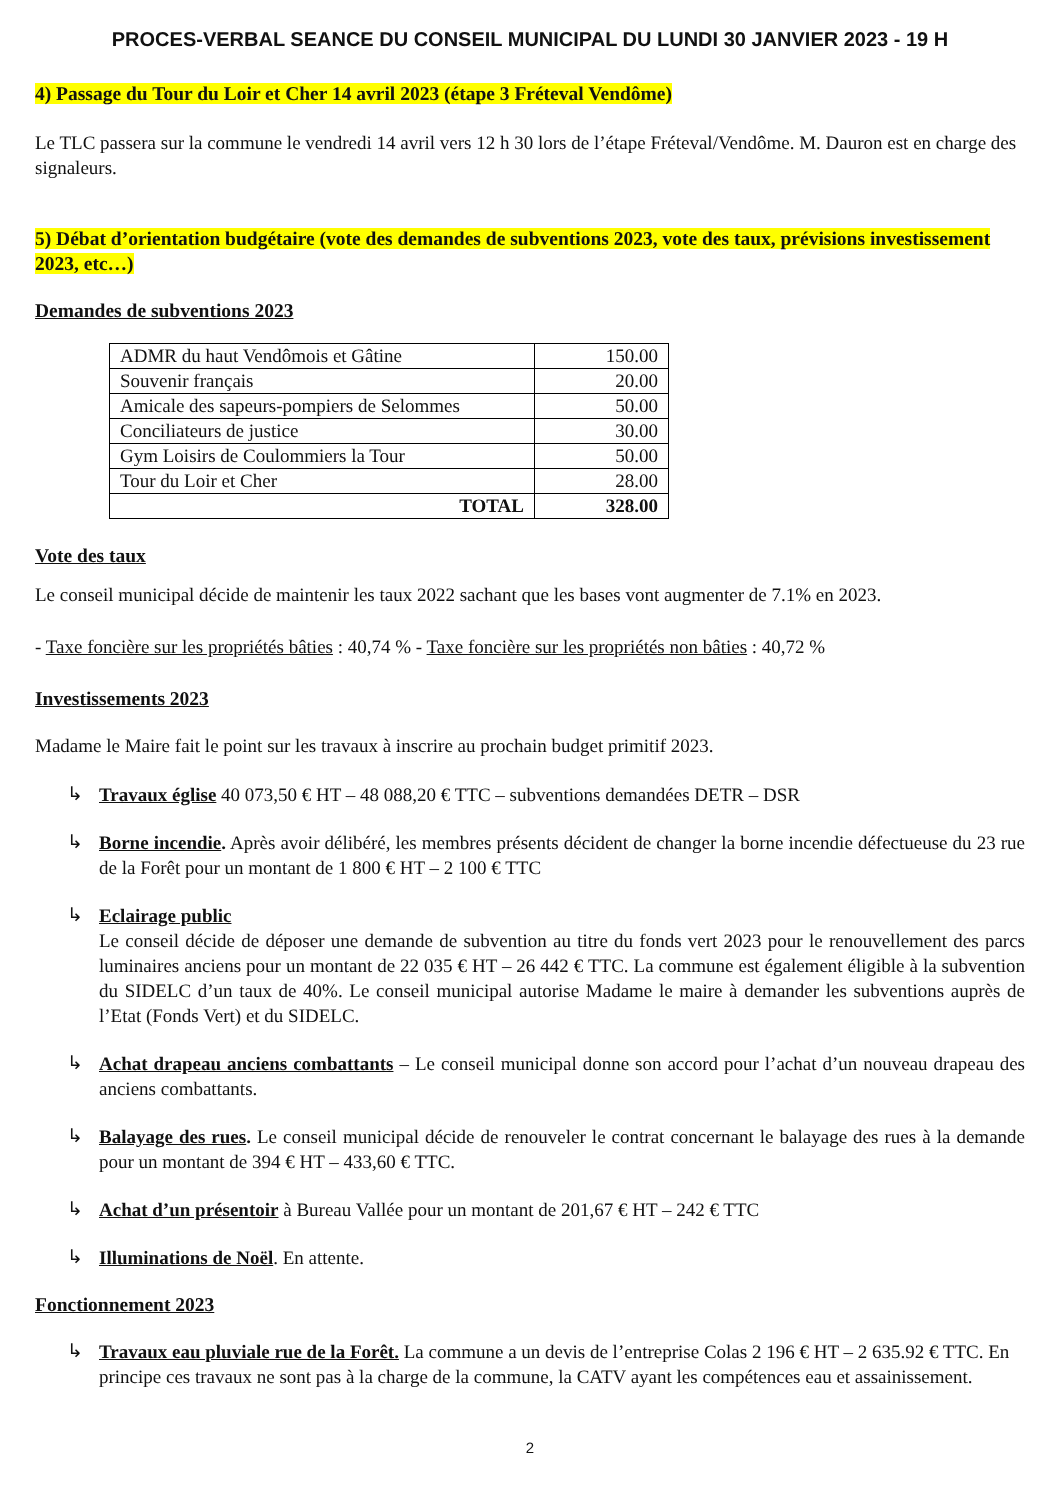PROCES-VERBAL SEANCE DU CONSEIL MUNICIPAL DU LUNDI 30 JANVIER 2023 - 19 H
4) Passage du Tour du Loir et Cher 14 avril 2023 (étape 3 Fréteval Vendôme)
Le TLC passera sur la commune le vendredi 14 avril vers 12 h 30 lors de l’étape Fréteval/Vendôme. M. Dauron est en charge des signaleurs.
5) Débat d’orientation budgétaire (vote des demandes de subventions 2023, vote des taux, prévisions investissement 2023, etc…)
Demandes de subventions 2023
| ADMR du haut Vendômois et Gâtine | 150.00 |
| Souvenir français | 20.00 |
| Amicale des sapeurs-pompiers de Selommes | 50.00 |
| Conciliateurs de justice | 30.00 |
| Gym Loisirs de Coulommiers la Tour | 50.00 |
| Tour du Loir et Cher | 28.00 |
| TOTAL | 328.00 |
Vote des taux
Le conseil municipal décide de maintenir les taux 2022 sachant que les bases vont augmenter de 7.1% en 2023.
- Taxe foncière sur les propriétés bâties : 40,74 % - Taxe foncière sur les propriétés non bâties : 40,72 %
Investissements 2023
Madame le Maire fait le point sur les travaux à inscrire au prochain budget primitif 2023.
↳
Travaux église 40 073,50 € HT – 48 088,20 € TTC – subventions demandées DETR – DSR
↳
Borne incendie. Après avoir délibéré, les membres présents décident de changer la borne incendie défectueuse du 23 rue de la Forêt pour un montant de 1 800 € HT – 2 100 € TTC
↳
Eclairage public
Le conseil décide de déposer une demande de subvention au titre du fonds vert 2023 pour le renouvellement des parcs luminaires anciens pour un montant de 22 035 € HT – 26 442 € TTC. La commune est également éligible à la subvention du SIDELC d’un taux de 40%. Le conseil municipal autorise Madame le maire à demander les subventions auprès de l’Etat (Fonds Vert) et du SIDELC.
↳
Achat drapeau anciens combattants – Le conseil municipal donne son accord pour l’achat d’un nouveau drapeau des anciens combattants.
↳
Balayage des rues. Le conseil municipal décide de renouveler le contrat concernant le balayage des rues à la demande pour un montant de 394 € HT – 433,60 € TTC.
↳
Achat d’un présentoir à Bureau Vallée pour un montant de 201,67 € HT – 242 € TTC
↳
Illuminations de Noël. En attente.
Fonctionnement 2023
↳
Travaux eau pluviale rue de la Forêt. La commune a un devis de l’entreprise Colas 2 196 € HT – 2 635.92 € TTC. En principe ces travaux ne sont pas à la charge de la commune, la CATV ayant les compétences eau et assainissement.
2